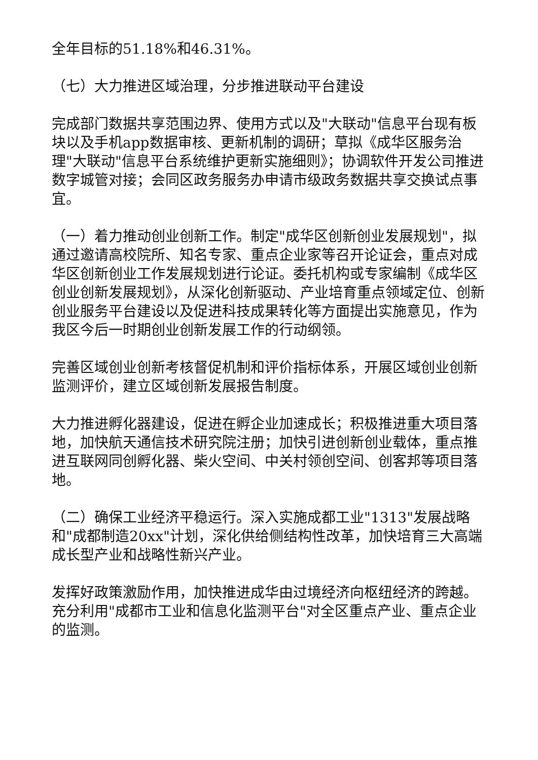全年目标的51.18%和46.31%。
（七）大力推进区域治理，分步推进联动平台建设
完成部门数据共享范围边界、使用方式以及"大联动"信息平台现有板块以及手机app数据审核、更新机制的调研；草拟《成华区服务治理"大联动"信息平台系统维护更新实施细则》；协调软件开发公司推进数字城管对接；会同区政务服务办申请市级政务数据共享交换试点事宜。
（一）着力推动创业创新工作。制定"成华区创新创业发展规划"，拟通过邀请高校院所、知名专家、重点企业家等召开论证会，重点对成华区创新创业工作发展规划进行论证。委托机构或专家编制《成华区创业创新发展规划》，从深化创新驱动、产业培育重点领域定位、创新创业服务平台建设以及促进科技成果转化等方面提出实施意见，作为我区今后一时期创业创新发展工作的行动纲领。
完善区域创业创新考核督促机制和评价指标体系，开展区域创业创新监测评价，建立区域创新发展报告制度。
大力推进孵化器建设，促进在孵企业加速成长；积极推进重大项目落地，加快航天通信技术研究院注册；加快引进创新创业载体，重点推进互联网同创孵化器、柴火空间、中关村领创空间、创客邦等项目落地。
（二）确保工业经济平稳运行。深入实施成都工业"1313"发展战略和"成都制造20xx"计划，深化供给侧结构性改革，加快培育三大高端成长型产业和战略性新兴产业。
发挥好政策激励作用，加快推进成华由过境经济向枢纽经济的跨越。充分利用"成都市工业和信息化监测平台"对全区重点产业、重点企业的监测。